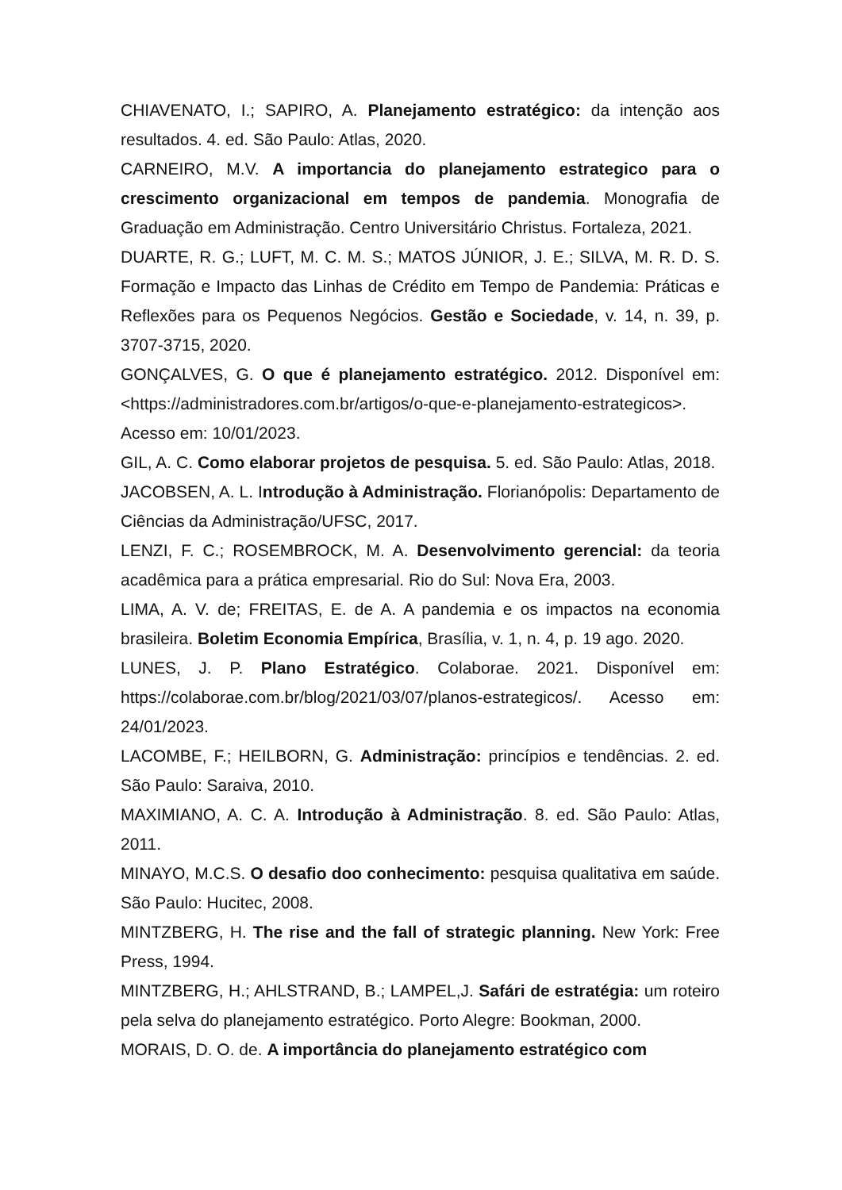CHIAVENATO, I.; SAPIRO, A. Planejamento estratégico: da intenção aos resultados. 4. ed. São Paulo: Atlas, 2020.
CARNEIRO, M.V. A importancia do planejamento estrategico para o crescimento organizacional em tempos de pandemia. Monografia de Graduação em Administração. Centro Universitário Christus. Fortaleza, 2021.
DUARTE, R. G.; LUFT, M. C. M. S.; MATOS JÚNIOR, J. E.; SILVA, M. R. D. S. Formação e Impacto das Linhas de Crédito em Tempo de Pandemia: Práticas e Reflexões para os Pequenos Negócios. Gestão e Sociedade, v. 14, n. 39, p. 3707-3715, 2020.
GONÇALVES, G. O que é planejamento estratégico. 2012. Disponível em: <https://administradores.com.br/artigos/o-que-e-planejamento-estrategicos>. Acesso em: 10/01/2023.
GIL, A. C. Como elaborar projetos de pesquisa. 5. ed. São Paulo: Atlas, 2018.
JACOBSEN, A. L. Introdução à Administração. Florianópolis: Departamento de Ciências da Administração/UFSC, 2017.
LENZI, F. C.; ROSEMBROCK, M. A. Desenvolvimento gerencial: da teoria acadêmica para a prática empresarial. Rio do Sul: Nova Era, 2003.
LIMA, A. V. de; FREITAS, E. de A. A pandemia e os impactos na economia brasileira. Boletim Economia Empírica, Brasília, v. 1, n. 4, p. 19 ago. 2020.
LUNES, J. P. Plano Estratégico. Colaborae. 2021. Disponível em: https://colaborae.com.br/blog/2021/03/07/planos-estrategicos/. Acesso em: 24/01/2023.
LACOMBE, F.; HEILBORN, G. Administração: princípios e tendências. 2. ed. São Paulo: Saraiva, 2010.
MAXIMIANO, A. C. A. Introdução à Administração. 8. ed. São Paulo: Atlas, 2011.
MINAYO, M.C.S. O desafio doo conhecimento: pesquisa qualitativa em saúde. São Paulo: Hucitec, 2008.
MINTZBERG, H. The rise and the fall of strategic planning. New York: Free Press, 1994.
MINTZBERG, H.; AHLSTRAND, B.; LAMPEL,J. Safári de estratégia: um roteiro pela selva do planejamento estratégico. Porto Alegre: Bookman, 2000.
MORAIS, D. O. de. A importância do planejamento estratégico com